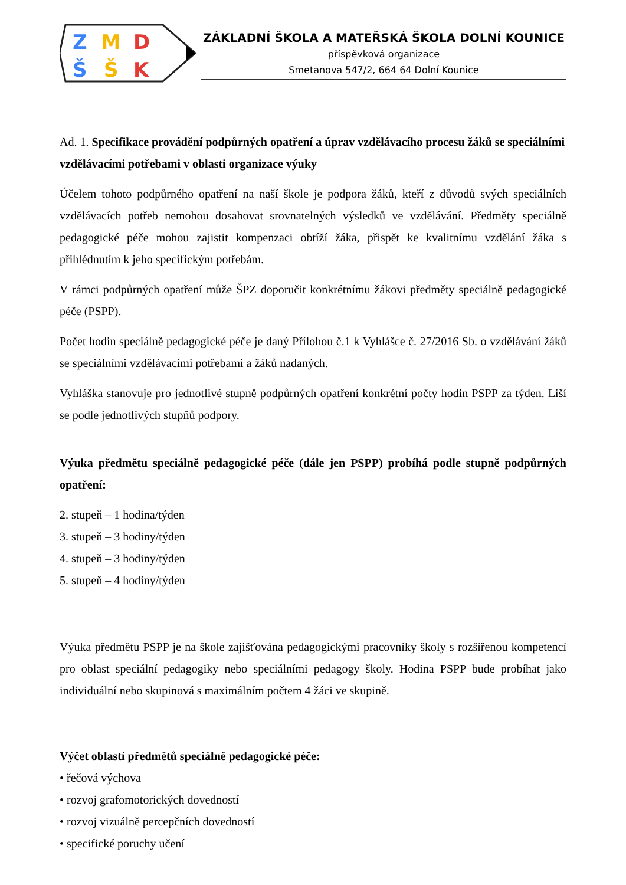Z
M
D
Š
Š
K
ZÁKLADNÍ ŠKOLA A MATEŘSKÁ ŠKOLA DOLNÍ KOUNICE
příspěvková organizace
Smetanova 547/2, 664 64 Dolní Kounice
Ad. 1. Specifikace provádění podpůrných opatření a úprav vzdělávacího procesu žáků se speciálními vzdělávacími potřebami v oblasti organizace výuky
Účelem tohoto podpůrného opatření na naší škole je podpora žáků, kteří z důvodů svých speciálních vzdělávacích potřeb nemohou dosahovat srovnatelných výsledků ve vzdělávání. Předměty speciálně pedagogické péče mohou zajistit kompenzaci obtíží žáka, přispět ke kvalitnímu vzdělání žáka s přihlédnutím k jeho specifickým potřebám.
V rámci podpůrných opatření může ŠPZ doporučit konkrétnímu žákovi předměty speciálně pedagogické péče (PSPP).
Počet hodin speciálně pedagogické péče je daný Přílohou č.1 k Vyhlášce č. 27/2016 Sb. o vzdělávání žáků se speciálními vzdělávacími potřebami a žáků nadaných.
Vyhláška stanovuje pro jednotlivé stupně podpůrných opatření konkrétní počty hodin PSPP za týden. Liší se podle jednotlivých stupňů podpory.
Výuka předmětu speciálně pedagogické péče (dále jen PSPP) probíhá podle stupně podpůrných opatření:
2. stupeň – 1 hodina/týden
3. stupeň – 3 hodiny/týden
4. stupeň – 3 hodiny/týden
5. stupeň – 4 hodiny/týden
Výuka předmětu PSPP je na škole zajišťována pedagogickými pracovníky školy s rozšířenou kompetencí pro oblast speciální pedagogiky nebo speciálními pedagogy školy. Hodina PSPP bude probíhat jako individuální nebo skupinová s maximálním počtem 4 žáci ve skupině.
Výčet oblastí předmětů speciálně pedagogické péče:
• řečová výchova
• rozvoj grafomotorických dovedností
• rozvoj vizuálně percepčních dovedností
• specifické poruchy učení